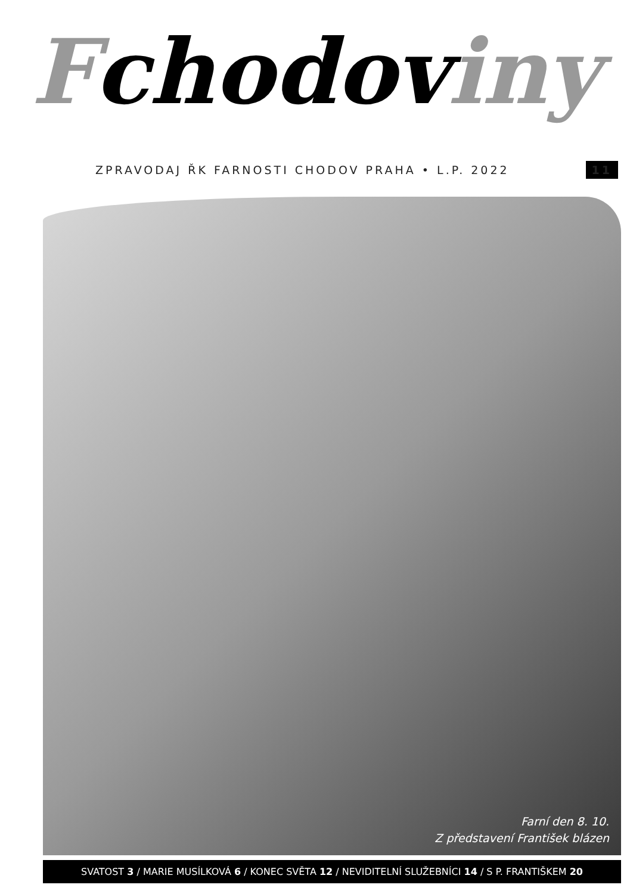Fchodov iny
ZPRAVODAJ ŘK FARNOSTI CHODOV PRAHA • L.P. 2022 11
Farní den 8. 10.
Z představení František blázen
SVATOST 3 / MARIE MUSÍLKOVÁ 6 / KONEC SVĚTA 12 / NEVIDITELNÍ SLUŽEBNÍCI 14 / S P. FRANTIŠKEM 20